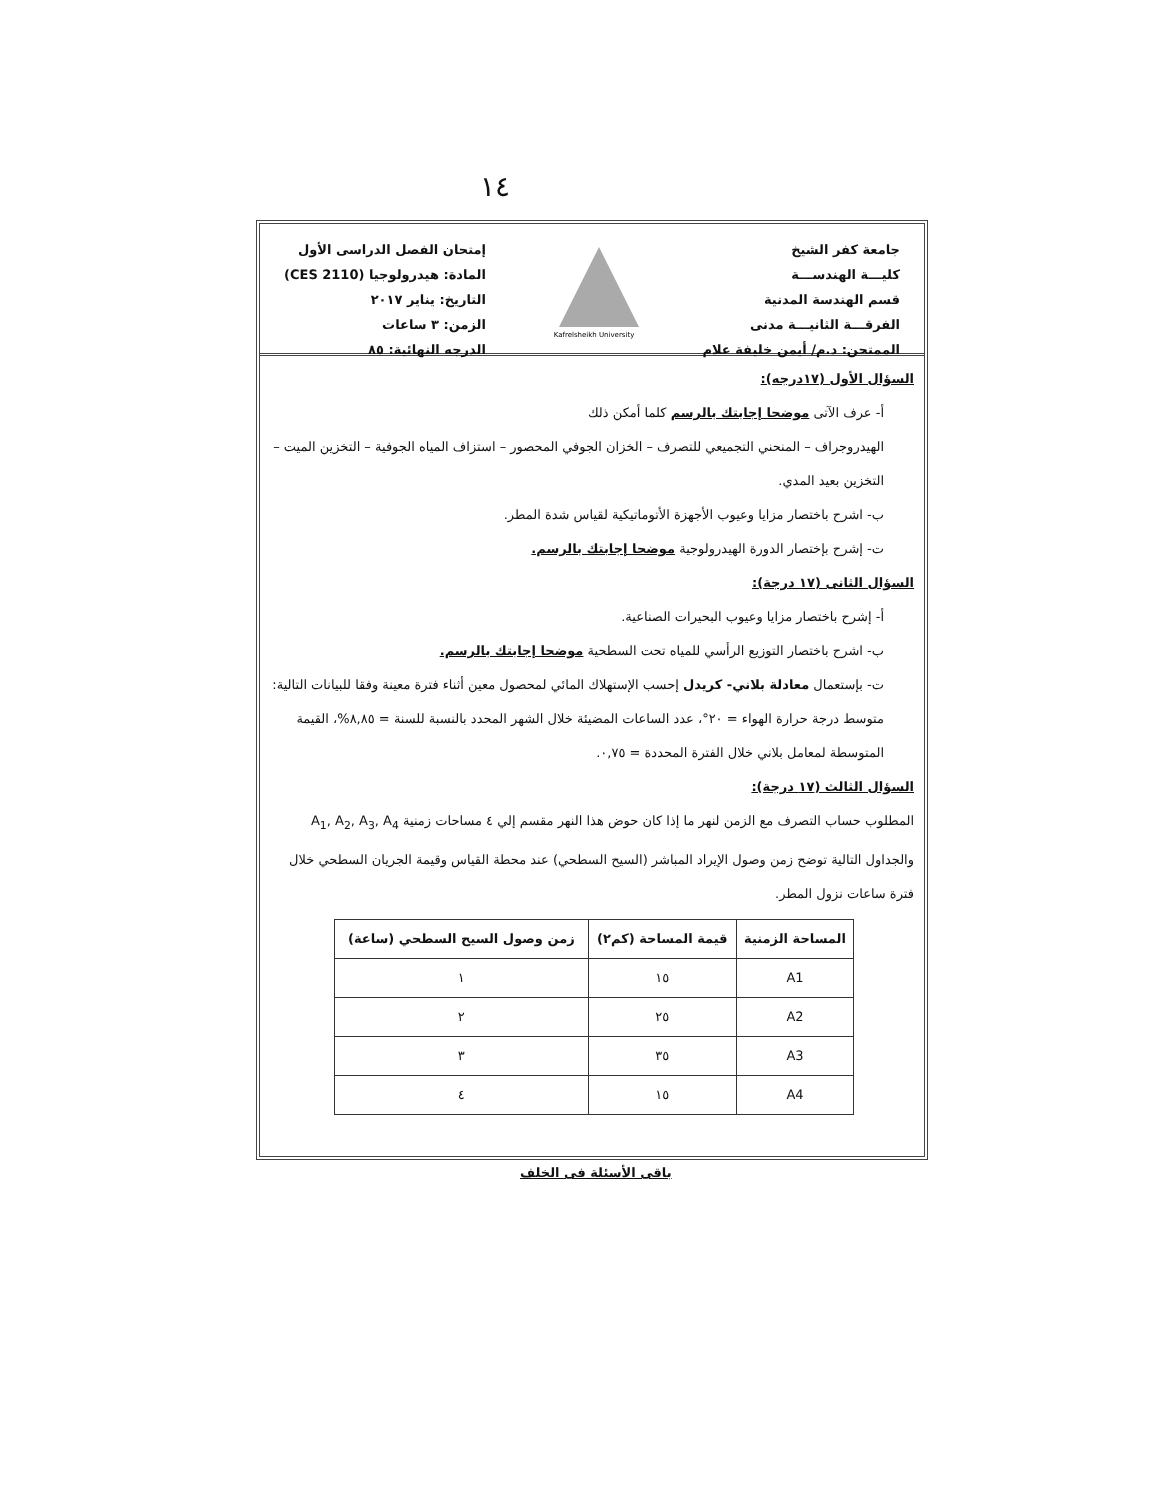١٤
جامعة كفر الشيخ
كليـــة الهندســـة
قسم الهندسة المدنية
الفرقـــة الثانيـــة مدنى
الممتحن: د.م/ أيمن خليفة علام
Kafrelsheikh University
إمتحان الفصل الدراسى الأول
المادة: هيدرولوجيا (CES 2110)
التاريخ: يناير ٢٠١٧
الزمن: ٣ ساعات
الدرجه النهائية: ٨٥
السؤال الأول (١٧درجه):
أ- عرف الآتى موضحا إجابتك بالرسم كلما أمكن ذلك
الهيدروجراف – المنحني التجميعي للتصرف – الخزان الجوفي المحصور – استزاف المياه الجوفية – التخزين الميت – التخزين بعيد المدي.
ب- اشرح باختصار مزايا وعيوب الأجهزة الأتوماتيكية لقياس شدة المطر.
ت- إشرح بإختصار الدورة الهيدرولوجية موضحا إجابتك بالرسم.
السؤال الثانى (١٧ درجة):
أ- إشرح باختصار مزايا وعيوب البحيرات الصناعية.
ب- اشرح باختصار التوزيع الرأسي للمياه تحت السطحية موضحا إجابتك بالرسم.
ت- بإستعمال معادلة بلاني- كريدل إحسب الإستهلاك المائي لمحصول معين أثناء فترة معينة وفقا للبيانات التالية: متوسط درجة حرارة الهواء = ٢٠°، عدد الساعات المضيئة خلال الشهر المحدد بالنسبة للسنة = ٨,٨٥%، القيمة المتوسطة لمعامل بلاني خلال الفترة المحددة = ٠,٧٥.
السؤال الثالث (١٧ درجة):
المطلوب حساب التصرف مع الزمن لنهر ما إذا كان حوض هذا النهر مقسم إلي ٤ مساحات زمنية A<sub>1</sub>, A<sub>2</sub>, A<sub>3</sub>, A<sub>4</sub> والجداول التالية توضح زمن وصول الإيراد المباشر (السيح السطحي) عند محطة القياس وقيمة الجريان السطحي خلال فترة ساعات نزول المطر.
| المساحة الزمنية | قيمة المساحة (كم٢) | زمن وصول السيح السطحي (ساعة) |
| --- | --- | --- |
| A1 | ١٥ | ١ |
| A2 | ٢٥ | ٢ |
| A3 | ٣٥ | ٣ |
| A4 | ١٥ | ٤ |
باقى الأسئلة فى الخلف